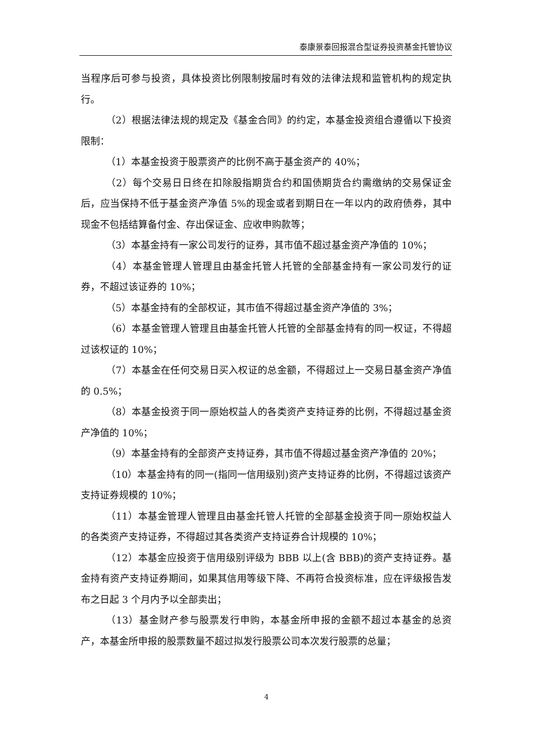泰康景泰回报混合型证券投资基金托管协议
当程序后可参与投资，具体投资比例限制按届时有效的法律法规和监管机构的规定执行。
（2）根据法律法规的规定及《基金合同》的约定，本基金投资组合遵循以下投资限制：
（1）本基金投资于股票资产的比例不高于基金资产的 40%；
（2）每个交易日日终在扣除股指期货合约和国债期货合约需缴纳的交易保证金后，应当保持不低于基金资产净值 5%的现金或者到期日在一年以内的政府债券，其中现金不包括结算备付金、存出保证金、应收申购款等；
（3）本基金持有一家公司发行的证券，其市值不超过基金资产净值的 10%；
（4）本基金管理人管理且由基金托管人托管的全部基金持有一家公司发行的证券，不超过该证券的 10%；
（5）本基金持有的全部权证，其市值不得超过基金资产净值的 3%；
（6）本基金管理人管理且由基金托管人托管的全部基金持有的同一权证，不得超过该权证的 10%；
（7）本基金在任何交易日买入权证的总金额，不得超过上一交易日基金资产净值的 0.5%；
（8）本基金投资于同一原始权益人的各类资产支持证券的比例，不得超过基金资产净值的 10%；
（9）本基金持有的全部资产支持证券，其市值不得超过基金资产净值的 20%；
（10）本基金持有的同一(指同一信用级别)资产支持证券的比例，不得超过该资产支持证券规模的 10%；
（11）本基金管理人管理且由基金托管人托管的全部基金投资于同一原始权益人的各类资产支持证券，不得超过其各类资产支持证券合计规模的 10%；
（12）本基金应投资于信用级别评级为 BBB 以上(含 BBB)的资产支持证券。基金持有资产支持证券期间，如果其信用等级下降、不再符合投资标准，应在评级报告发布之日起 3 个月内予以全部卖出；
（13）基金财产参与股票发行申购，本基金所申报的金额不超过本基金的总资产，本基金所申报的股票数量不超过拟发行股票公司本次发行股票的总量；
4